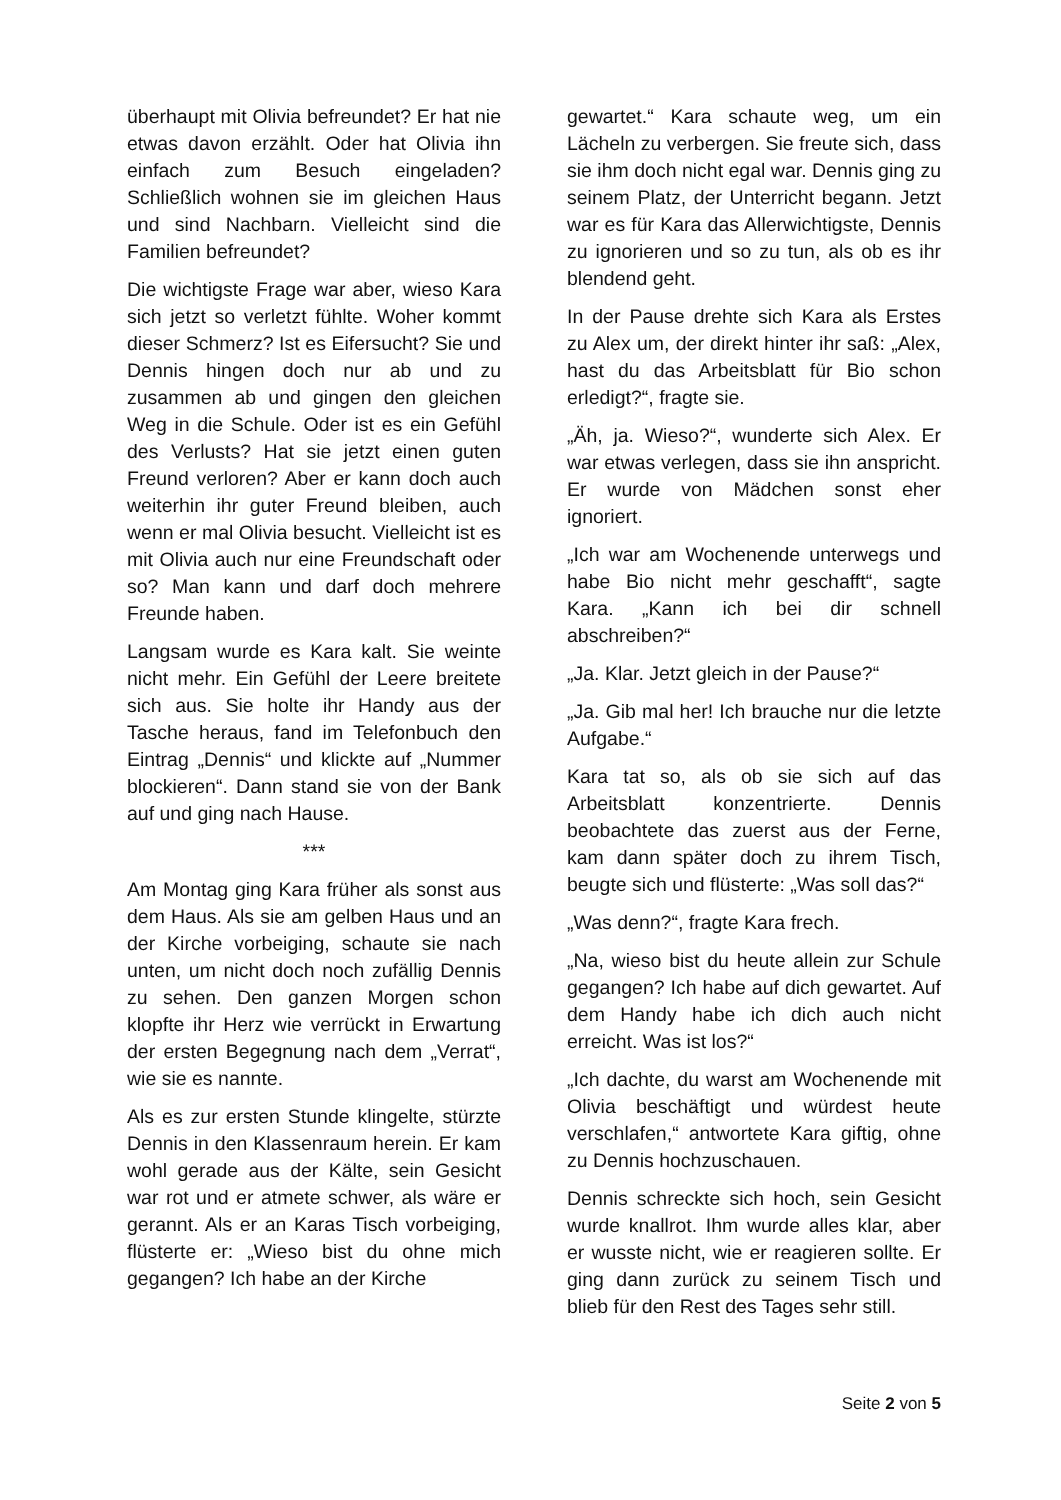überhaupt mit Olivia befreundet? Er hat nie etwas davon erzählt. Oder hat Olivia ihn einfach zum Besuch eingeladen? Schließlich wohnen sie im gleichen Haus und sind Nachbarn. Vielleicht sind die Familien befreundet?
Die wichtigste Frage war aber, wieso Kara sich jetzt so verletzt fühlte. Woher kommt dieser Schmerz? Ist es Eifersucht? Sie und Dennis hingen doch nur ab und zu zusammen ab und gingen den gleichen Weg in die Schule. Oder ist es ein Gefühl des Verlusts? Hat sie jetzt einen guten Freund verloren? Aber er kann doch auch weiterhin ihr guter Freund bleiben, auch wenn er mal Olivia besucht. Vielleicht ist es mit Olivia auch nur eine Freundschaft oder so? Man kann und darf doch mehrere Freunde haben.
Langsam wurde es Kara kalt. Sie weinte nicht mehr. Ein Gefühl der Leere breitete sich aus. Sie holte ihr Handy aus der Tasche heraus, fand im Telefonbuch den Eintrag „Dennis“ und klickte auf „Nummer blockieren“. Dann stand sie von der Bank auf und ging nach Hause.
***
Am Montag ging Kara früher als sonst aus dem Haus. Als sie am gelben Haus und an der Kirche vorbeiging, schaute sie nach unten, um nicht doch noch zufällig Dennis zu sehen. Den ganzen Morgen schon klopfte ihr Herz wie verrückt in Erwartung der ersten Begegnung nach dem „Verrat“, wie sie es nannte.
Als es zur ersten Stunde klingelte, stürzte Dennis in den Klassenraum herein. Er kam wohl gerade aus der Kälte, sein Gesicht war rot und er atmete schwer, als wäre er gerannt. Als er an Karas Tisch vorbeiging, flüsterte er: „Wieso bist du ohne mich gegangen? Ich habe an der Kirche
gewartet.“ Kara schaute weg, um ein Lächeln zu verbergen. Sie freute sich, dass sie ihm doch nicht egal war. Dennis ging zu seinem Platz, der Unterricht begann. Jetzt war es für Kara das Allerwichtigste, Dennis zu ignorieren und so zu tun, als ob es ihr blendend geht.
In der Pause drehte sich Kara als Erstes zu Alex um, der direkt hinter ihr saß: „Alex, hast du das Arbeitsblatt für Bio schon erledigt?“, fragte sie.
„Äh, ja. Wieso?“, wunderte sich Alex. Er war etwas verlegen, dass sie ihn anspricht. Er wurde von Mädchen sonst eher ignoriert.
„Ich war am Wochenende unterwegs und habe Bio nicht mehr geschafft“, sagte Kara. „Kann ich bei dir schnell abschreiben?“
„Ja. Klar. Jetzt gleich in der Pause?“
„Ja. Gib mal her! Ich brauche nur die letzte Aufgabe.“
Kara tat so, als ob sie sich auf das Arbeitsblatt konzentrierte. Dennis beobachtete das zuerst aus der Ferne, kam dann später doch zu ihrem Tisch, beugte sich und flüsterte: „Was soll das?“
„Was denn?“, fragte Kara frech.
„Na, wieso bist du heute allein zur Schule gegangen? Ich habe auf dich gewartet. Auf dem Handy habe ich dich auch nicht erreicht. Was ist los?“
„Ich dachte, du warst am Wochenende mit Olivia beschäftigt und würdest heute verschlafen,“ antwortete Kara giftig, ohne zu Dennis hochzuschauen.
Dennis schreckte sich hoch, sein Gesicht wurde knallrot. Ihm wurde alles klar, aber er wusste nicht, wie er reagieren sollte. Er ging dann zurück zu seinem Tisch und blieb für den Rest des Tages sehr still.
Seite 2 von 5